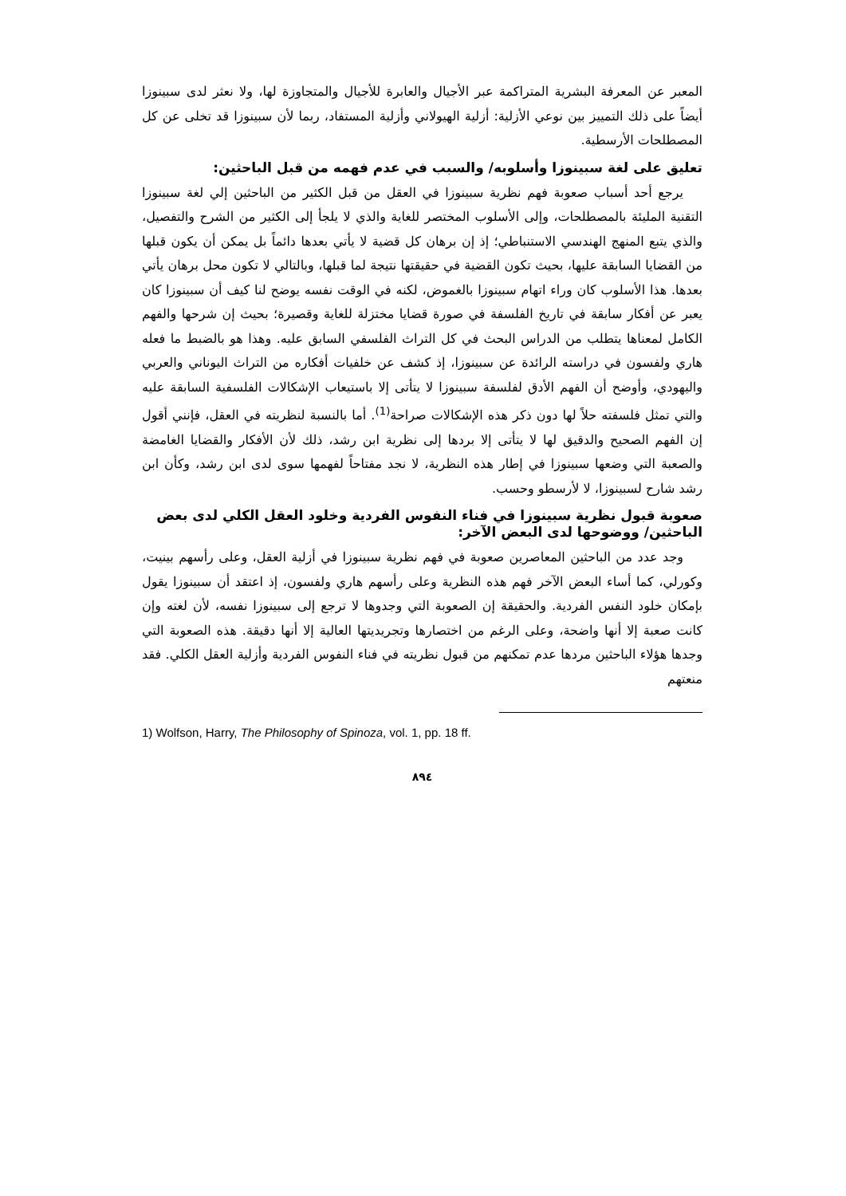المعبر عن المعرفة البشرية المتراكمة عبر الأجيال والعابرة للأجيال والمتجاوزة لها، ولا نعثر لدى سبينوزا أيضاً على ذلك التمييز بين نوعي الأزلية: أزلية الهيولاني وأزلية المستفاد، ربما لأن سبينوزا قد تخلى عن كل المصطلحات الأرسطية.
تعليق على لغة سبينوزا وأسلوبه/ والسبب في عدم فهمه من قبل الباحثين:
يرجع أحد أسباب صعوبة فهم نظرية سبينوزا في العقل من قبل الكثير من الباحثين إلي لغة سبينوزا التقنية المليئة بالمصطلحات، وإلى الأسلوب المختصر للغاية والذي لا يلجأ إلى الكثير من الشرح والتفصيل، والذي يتبع المنهج الهندسي الاستنباطي؛ إذ إن برهان كل قضية لا يأتي بعدها دائماً بل يمكن أن يكون قبلها من القضايا السابقة عليها، بحيث تكون القضية في حقيقتها نتيجة لما قبلها، وبالتالي لا تكون محل برهان يأتي بعدها. هذا الأسلوب كان وراء اتهام سبينوزا بالغموض، لكنه في الوقت نفسه يوضح لنا كيف أن سبينوزا كان يعبر عن أفكار سابقة في تاريخ الفلسفة في صورة قضايا مختزلة للغاية وقصيرة؛ بحيث إن شرحها والفهم الكامل لمعناها يتطلب من الدراس البحث في كل التراث الفلسفي السابق عليه. وهذا هو بالضبط ما فعله هاري ولفسون في دراسته الرائدة عن سبينوزا، إذ كشف عن خلفيات أفكاره من التراث اليوناني والعربي واليهودي، وأوضح أن الفهم الأدق لفلسفة سبينوزا لا يتأتى إلا باستيعاب الإشكالات الفلسفية السابقة عليه والتي تمثل فلسفته حلاً لها دون ذكر هذه الإشكالات صراحة<sup>(1)</sup>. أما بالنسبة لنظريته في العقل، فإنني أقول إن الفهم الصحيح والدقيق لها لا يتأتى إلا بردها إلى نظرية ابن رشد، ذلك لأن الأفكار والقضايا الغامضة والصعبة التي وضعها سبينوزا في إطار هذه النظرية، لا نجد مفتاحاً لفهمها سوى لدى ابن رشد، وكأن ابن رشد شارح لسبينوزا، لا لأرسطو وحسب.
صعوبة قبول نظرية سبينوزا في فناء النفوس الفردية وخلود العقل الكلي لدى بعض الباحثين/ ووضوحها لدى البعض الآخر:
وجد عدد من الباحثين المعاصرين صعوبة في فهم نظرية سبينوزا في أزلية العقل، وعلى رأسهم بينيت، وكورلي، كما أساء البعض الآخر فهم هذه النظرية وعلى رأسهم هاري ولفسون، إذ اعتقد أن سبينوزا يقول بإمكان خلود النفس الفردية. والحقيقة إن الصعوبة التي وجدوها لا ترجع إلى سبينوزا نفسه، لأن لغته وإن كانت صعبة إلا أنها واضحة، وعلى الرغم من اختصارها وتجريديتها العالية إلا أنها دقيقة. هذه الصعوبة التي وجدها هؤلاء الباحثين مردها عدم تمكنهم من قبول نظريته في فناء النفوس الفردية وأزلية العقل الكلي. فقد منعتهم
1) Wolfson, Harry, The Philosophy of Spinoza, vol. 1, pp. 18 ff.
٨٩٤